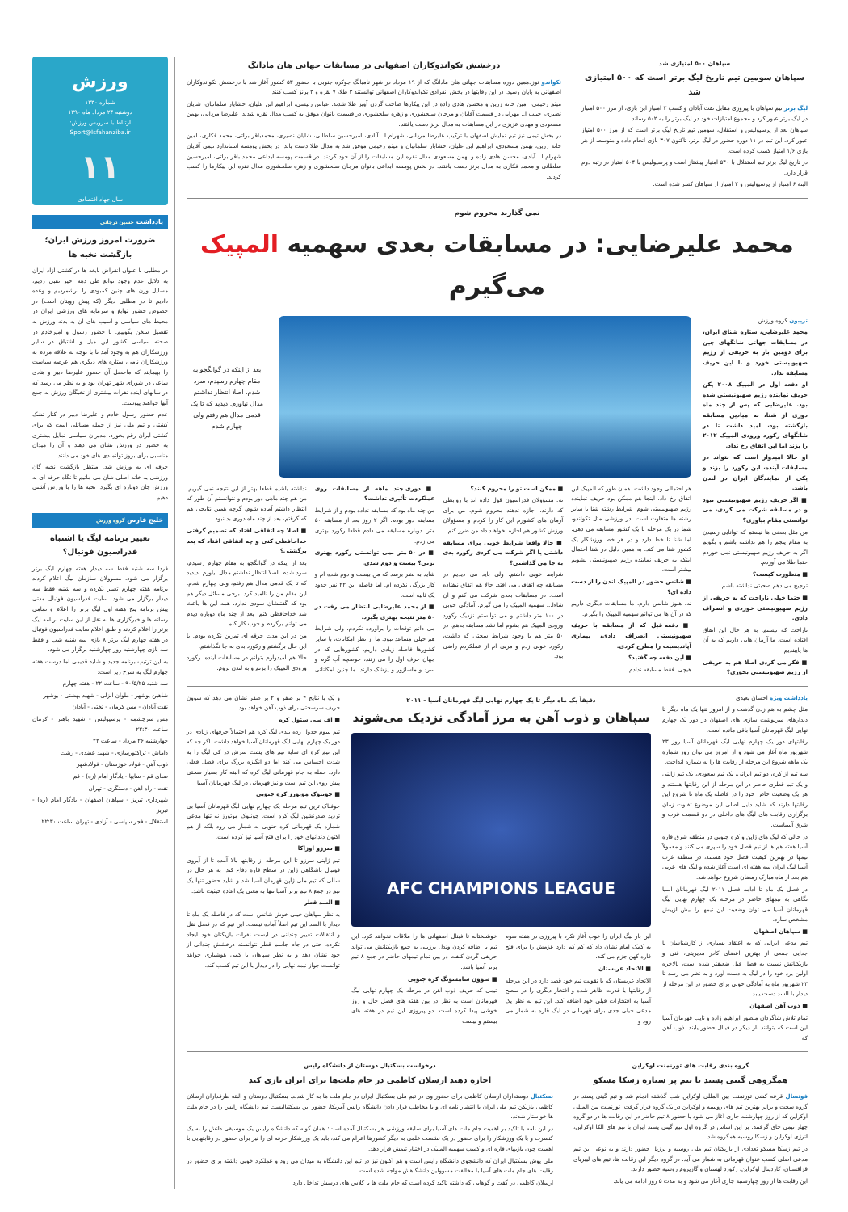سپاهان ۵۰۰ امتیازی شد
سپاهان سومین تیم تاریخ لیگ برتر است که ۵۰۰ امتیازی شد
لیگ برتر تیم سپاهان با پیروزی مقابل نفت آبادان و کسب ۳ امتیاز این بازی، از مرز ۵۰۰ امتیاز در لیگ برتر عبور کرد و مجموع امتیازات خود در لیگ برتر را به ۵۰۲ رساند.
سپاهان بعد از پرسپولیس و استقلال، سومین تیم تاریخ لیگ برتر است که از مرز ۵۰۰ امتیاز عبور کرد. این تیم در ۱۱ دوره حضور در لیگ برتر، تاکنون ۳۰۷ بازی انجام داده و متوسط از هر بازی ۱/۶ امتیاز کسب کرده است.
در تاریخ لیگ برتر تیم استقلال با ۵۴۰ امتیاز پیشتاز است و پرسپولیس با ۵۰۴ امتیاز در رتبه دوم قرار دارد.
البته ۶ امتیاز از پرسپولیس و ۳ امتیاز از سپاهان کسر شده است.
درخشش تکواندوکاران اصفهانی در مسابقات جهانی هان مادانگ
تکواندو نوزدهمین دوره مسابقات جهانی هان مادانگ که از ۱۹ مرداد در شهر نامیانگ جوکره جنوبی با حضور ۵۳ کشور آغاز شد با درخشش تکواندوکاران اصفهانی به پایان رسید. در این رقابتها در بخش انفرادی تکواندوکاران اصفهانی توانستند ۳ طلا، ۷ نقره و ۳ برنز کسب کنند.
میثم رحیمی، امین خانه زرین و محسن هادی زاده در این پیکارها صاحب گردن آویز طلا شدند. عباس رئیسی، ابراهیم ابن علیان، خشایار سلمانیان، شایان نصیری، حبیب ا.. مهرابی در قسمت آقایان و مرجان سلحشوری و زهره سلحشوری در قسمت بانوان موفق به کسب مدال نقره شدند. علیرضا مردانی، بهمن مسعودی و مهدی عزیزی در این مسابقات به مدال برنز دست یافتند.
در بخش تیمی نیز تیم نمایش اصفهان با ترکیب علیرضا مردانی، شهرام ا.. آبادی، امیرحسین سلطانی، شایان نصیری، محمدباقر براتی، محمد فکاری، امین خانه زرین، بهمن مسعودی، ابراهیم ابن علیان، خشایار سلمانیان و میثم رحیمی موفق شد به مدال طلا دست یابد. در بخش پومسه استاندارد تیمی آقایان شهرام ا.. آبادی، محسن هادی زاده و بهمن مسعودی مدال نقره این مسابقات را از آن خود کردند. در قسمت پومسه ابداعی محمد باقر براتی، امیرحسین سلطانی و محمد فکاری به مدال برنز دست یافتند. در بخش پومسه ابداعی بانوان مرجان سلحشوری و زهره سلحشوری مدال نقره این پیکارها را کسب کردند.
نمی گذارند محروم شوم
محمد علیرضایی: در مسابقات بعدی سهمیه المپیک می‌گیرم
تریبون گروه ورزش
محمد علیرضایی، ستاره شنای ایران، در مسابقات جهانی شانگهای چین برای دومین بار به حریفی از رژیم صهیونیستی خورد و با این حریف مسابقه نداد.
او دفعه اول در المپیک ۲۰۰۸ پکن حریف نماینده رژیم صهیونیستی شده بود. علیرضایی که پس از چند ماه دوری از شنا، به میادین مسابقه بازگشته بود، امید داشت تا در شانگهای رکورد ورودی المپیک ۲۰۱۲ را بزند اما این اتفاق رخ نداد.
او حالا امیدوار است که بتواند در مسابقات آینده، این رکورد را بزند و یکی از نمایندگان ایران در لندن باشد.
■ اگر حریف رژیم صهیونیستی نبود و در مسابقه شرکت می کردی، می توانستی مقام بیاوری؟
من مثل بعضی ها نیستم که توانایی رسیدن به مقام پنجم را هم نداشته باشم و بگویم اگر به حریف رژیم صهیونیستی نمی خوردم حتما طلا می آوردم.
■ منظورت کیست؟
ترجیح می دهم صحبتی نداشته باشم.
■ حتما خیلی ناراحت که به حریفی از رژیم صهیونیستی خوردی و انصراف دادی.
ناراحت که نیستم. به هر حال این اتفاق افتاده است. ما آرمان هایی داریم که به آن ها پایبندیم.
■ فکر می کردی اصلا هم به حریفی از رژیم صهیونیستی بخوری؟
بعد از اینکه در گوانگجو به مقام چهارم رسیدم، سرد شدم. اصلا انتظار نداشتم مدال نیاورم. دیدید که تا یک قدمی مدال هم رفتم ولی چهارم شدم
هر احتمالی وجود داشت. همان طور که المپیک این اتفاق رخ داد، اینجا هم ممکن بود حریف نماینده رژیم صهیونیستی شوم. شرایط رشته شنا با سایر رشته ها متفاوت است. در ورزشی مثل تکواندو، شما در یک مرحله با یک کشور مسابقه می دهی. اما شنا تا خط دارد و در هر خط ورزشکار یک کشور شنا می کند. به همین دلیل در شنا احتمال اینکه به حریف نماینده رژیم صهیونیستی بشویم بیشتر است.
■ شانس حضور در المپیک لندن را از دست داده ای؟
نه. هنوز شانس دارم. ما مسابقات دیگری داریم که در آن ها می توانم سهمیه المپیک را بگیرم.
■ دفعه قبل که از مسابقه با حریف صهیونیستی انصراف دادی، بیماری آپاندیسیت را مطرح کردی.
■ این دفعه چه گفتید؟
هیچی. فقط مسابقه ندادم.
■ ممکن است تو را محروم کنند؟
نه. مسؤولان فدراسیون قول داده اند با روابطی که دارند، اجازه ندهند محروم شوم. من برای آرمان های کشورم این کار را کردم و مسؤولان ورزش کشور هم اجازه نخواهند داد من ضرر کنم.
■ حالا واقعا شرایط خوبی برای مسابقه داشتی یا اگر شرکت می کردی رکورد بدی به جا می گذاشتی؟
شرایط خوبی داشتم. ولی باید می دیدیم در مسابقه چه اتفاقی می افتد. حالا هم اتفاق نیفتاده است. در مسابقات بعدی شرکت می کنم و ان شاءا... سهمیه المپیک را می گیرم. آمادگی خوبی در ۱۰۰ متر داشتم و می توانستم نزدیک رکورد ورودی المپیک هم بشوم اما نشد مسابقه بدهم. در ۵۰ متر هم با وجود شرایط سختی که داشت، رکورد خوبی زدم و مربی ام از عملکردم راضی بود.
■ دوری چند ماهه از مسابقات روی عملکردت تأثیری نداشت؟
من چند ماه بود که مسابقه نداده بودم و از شرایط مسابقه دور بودم. اگر ۲ روز بعد از مسابقه ۵۰ متر، دوباره مسابقه می دادم قطعا رکورد بهتری می زدم.
■ در ۵۰ متر نمی توانستی رکورد بهتری بزنی؟ بیست و دوم شدی.
شاید به نظر برسد که من بیست و دوم شده ام و کار بزرگی نکرده ام. اما فاصله این ۲۲ نفر حدود یک ثانیه است.
■ از محمد علیرضایی انتظار می رفت در ۵۰ متر نتیجه بهتری بگیرد.
می دانم توقعات را برآورده نکردم. ولی شرایط هم خیلی مساعد نبود. ما از نظر امکانات، با سایر کشورها فاصله زیادی داریم. کشورهایی که در جهان حرف اول را می زنند، حوضچه آب گرم و سرد و ماساژور و پزشک دارند. ما چنین امکاناتی نداشته باشیم قطعا بهتر از این نتیجه نمی گیریم. من هم چند ماهی دور بودم و نتوانستم آن طور که انتظار داشتم آماده شوم، گرچه همین نتایجی هم که گرفتم، بعد از چند ماه دوری بد نبود.
■ اصلا چه اتفاقی افتاد که تصمیم گرفتی خداحافظی کنی و چه اتفاقی افتاد که بعد برگشتی؟
بعد از اینکه در گوانگجو به مقام چهارم رسیدم، سرد شدم. اصلا انتظار نداشتم مدال نیاورم. دیدید که تا یک قدمی مدال هم رفتم، ولی چهارم شدم. این مقام من را ناامید کرد. برخی مسائل دیگر هم بود که گفتنشان سودی ندارد. همه این ها باعث شد خداحافظی کنم. بعد از چند ماه دوباره دیدم می توانم برگردم و خوب کار کنم.
من در این مدت حرفه ای تمرین نکرده بودم. با این حال برگشتم و رکورد بدی به جا نگذاشتم.
حالا هم امیدوارم بتوانم در مسابقات آینده، رکورد ورودی المپیک را بزنم و به لندن بروم.
یادداشت ویژه احسان بعیدی
مثل چشم به هم زدن گذشت و از امروز تنها یک ماه دیگر تا دیدارهای سرنوشت سازی های اصفهان در دور یک چهارم نهایی لیگ قهرمانان آسیا باقی مانده است.
رقابتهای دور یک چهارم نهایی لیگ قهرمانان آسیا روز ۲۳ شهریور ماه آغاز می شود و از امروز می توان روز شماره یک ماهه شروع این مرحله از رقابت ها را به شماره انداخت.
سه تیم از کره، دو تیم ایرانی، یک تیم سعودی، یک تیم ژاپنی و یک تیم قطری حاضر در این مرحله از این رقابتها هستند و هر یک وضعیت خاص خود را در فاصله یک ماه تا شروع این رقابتها دارند که شاید دلیل اصلی این موضوع تفاوت زمان برگزاری رقابت های لیگ های داخلی در دو قسمت غرب و شرق آسیاست.
در حالی که لیگ های ژاپن و کره جنوبی در منطقه شرق قاره آسیا هفته هم ها از نیم فصل خود را سپری می کنند و معمولاً تیمها در بهترین کیفیت فصل خود هستند، در منطقه غرب آسیا لیگ ایران سه هفته ای است آغاز شده و لیگ های عربی هم بعد از ماه مبارک رمضان شروع خواهد شد.
در فصل یک ماه تا ادامه فصل ۲۰۱۱ لیگ قهرمانان آسیا نگاهی به تیمهای حاضر در مرحله یک چهارم نهایی لیگ قهرمانان آسیا می توان وضعیت این تیمها را بیش ازپیش مشخص سازد.
■ سپاهان اصفهان
تیم مدعی ایرانی که به اعتقاد بسیاری از کارشناسان با جدایی جمعی از بهترین اعضای کادر مدیریتی، فنی و بازیکنانش نسبت به فصل قبل ضعیفتر شده است، بالاخره اولین برد خود را در لیگ به دست آورد و به نظر می رسد تا ۲۳ شهریور ماه به آمادگی خوبی برای حضور در این مرحله از دیدار با السد دست یابد.
■ ذوب آهن اصفهان
تمام تلاش شاگردان منصور ابراهیم زاده و نایب قهرمان آسیا این است که بتوانند بار دیگر در فینال حضور یابند. ذوب آهن که
دقیقاً یک ماه دیگر تا یک چهارم نهایی لیگ قهرمانان آسیا - ۲۰۱۱
سپاهان و ذوب آهن به مرز آمادگی نزدیک می‌شوند
AFC CHAMPIONS LEAGUE
این بار لیگ ایران را خوب آغاز نکرد با پیروزی در هفته سوم به کمک امام نشان داد که کم کم دارد عزمش را برای فتح قاره کهن جزم می کند.
■ الاتحاد عربستان
الاتحاد عربستان که با تقویت تیم خود قصد دارد در این مرحله از رقابتها با قدرت ظاهر شده و افتخار دیگری را در سطح آسیا به افتخارات قبلی خود اضافه کند. این تیم به نظر یک مدعی خیلی جدی برای قهرمانی در لیگ قاره به شمار می رود و
خوشبختانه تا فینال اصفهانی ها را ملاقات نخواهد کرد. این تیم با اضافه کردن وندل برزیلی به جمع بازیکنانش می تواند حریفی گردن کلفت در بین تمام تیمهای حاضر در جمع ۸ تیم برتر آسیا باشد.
■ سوون سامسونگ کره جنوبی
تیمی که حریف ذوب آهن در مرحله یک چهارم نهایی لیگ قهرمانان است به نظر در بین هفته های فصل حال و روز خوشی پیدا کرده است. دو پیروزی این تیم در هفته های بیستم و بیست
و یک با نتایج ۴ بر صفر و ۲ بر صفر نشان می دهد که سوون حریف سرسختی برای ذوب آهن خواهد بود.
■ اف سی سئول کره
تیم سوم جدول رده بندی لیگ کره هم احتمالاً حرفهای زیادی در دور یک چهارم نهایی لیگ قهرمانان آسیا خواهد داشت. اگر چه که این تیم کره ای سایه تیم های پشت سرش در کی لیگ را به شدت احساس می کند اما دو انگیزه بزرگ برای فصل فعلی دارد. حمله به جام قهرمانی لیگ کره که البته کار بسیار سختی پیش روی این تیم است و نیز قهرمانی در لیگ قهرمانان آسیا
■ جونبوک موتورز کره جنوبی
خوفناک ترین تیم مرحله یک چهارم نهایی لیگ قهرمانان آسیا بی تردید صدرنشین لیگ کره است. جونبوک موتورز نه تنها مدعی شماره یک قهرمانی کره جنوبی به شمار می رود بلکه از هم اکنون دندانهای خود را برای فتح آسیا تیز کرده است.
■ سرزو اوزاکا
تیم ژاپنی سرزو تا این مرحله از رقابتها بالا آمده تا از آبروی فوتبال باشگاهی ژاپن در سطح قاره دفاع کند. به هر حال در سالی که تیم ملی ژاپن قهرمان آسیا شد و شاید حضور تنها یک تیم در جمع ۸ تیم برتر آسیا تنها به معنی یک اعاده حیثیت باشد.
■ السد قطر
به نظر سپاهان خیلی خوش شانس است که در فاصله یک ماه تا دیدار با السد این تیم اصلاً آماده نیست. این تیم که در فصل نقل و انتقالات تغییر چندانی در لیست نفرات بازیکنان خود ایجاد نکرده، حتی در جام جاسم قطر نتوانسته درخشش چندانی از خود نشان دهد و به نظر سپاهان با کمی هوشیاری خواهد توانست جواز نیمه نهایی را در دیدار با این تیم کسب کند.
گروه بندی رقابت های تورنمنت اوکراین
همگروهی گیتی پسند با تیم پر ستاره زسکا مسکو
فوتسال قرعه کشی تورنمنت بین المللی اوکراین شب گذشته انجام شد و تیم گیتی پسند در گروه سخت و برابر بهترین تیم های روسیه و اوکراین در یک گروه قرار گرفت. تورنمنت بین المللی اوکراین که از روز چهارشنبه جاری آغاز می شود با حضور ۸ تیم حاضر در این رقابت ها در دو گروه چهار تیمی جای گرفتند. بر این اساس در گروه اول تیم گیتی پسند ایران با تیم های الکا اوکراین، انرژی اوکراین و زسکا روسیه همگروه شد.
در تیم زسکا مسکو تعدادی از بازیکنان تیم ملی روسیه و برزیل حضور دارند و به نوعی این تیم مدعی اصلی کسب عنوان قهرمانی به شمار می آید. در گروه دیگر این رقابت ها، تیم های لیبریای قزاقستان، کاردینال اوکراین، رکورد لهستان و گازپروم روسیه حضور دارند.
این رقابت ها از روز چهارشنبه جاری آغاز می شود و به مدت ۵ روز ادامه می یابد.
درخواست بسکتبال دوستان از دانشگاه رایس
اجازه دهید ارسلان کاظمی در جام ملت‌ها برای ایران بازی کند
بسکتبال دوستداران ارسلان کاظمی برای حضور وی در تیم ملی بسکتبال ایران در جام ملت ها به کار شدند. بسکتبال دوستان و البته طرفداران ارسلان کاظمی بازیکن تیم ملی ایران با انتشار نامه ای و با مخاطب قرار دادن دانشگاه رایس آمریکا، حضور این بسکتبالیست تیم دانشگاه رایس را در جام ملت ها خواستار شدند.
در این نامه با تاکید بر اهمیت جام ملت های آسیا برای سابقه ورزشی هر بسکتبال آمده است: همان گونه که دانشگاه رایس یک موسیقی دانش را به یک کنسرت و یا یک ورزشکار را برای حضور در یک نشست علمی به دیگر کشورها اعزام می کند، باید یک ورزشکار حرفه ای را نیز برای حضور در رقابتهایی با اهمیت چون بازیهای قاره ای و کسب سهمیه المپیک در اختیار تیمش قرار دهد.
ملی پوش بسکتبال ایران که دانشجوی دانشگاه رایس است و هم اکنون نیز در تیم این دانشگاه به میدان می رود و عملکرد خوبی داشته برای حضور در رقابت های جام ملت های آسیا با مخالفت مسوولین دانشگاهش مواجه شده است.
ارسلان کاظمی در گفت و گوهایی که داشته تاکید کرده است که جام ملت ها با کلاس های درسش تداخل دارد.
ورزش
شماره ۱۳۳۰
دوشنبه ۲۴ مرداد ماه ۱۳۹۰
ارتباط با سرویس ورزش:
Sport@Isfahanziba.ir
۱۱
سال جهاد اقتصادی
یادداشت حسین درچاتی
ضرورت امروز ورزش ایران؛ بازگشت نخبه ها
در مطلبی با عنوان انقراض نابغه ها در کشتی آزاد ایران به دلایل عدم وجود نوابغ طی دهه اخیر نقبی زدیم، مسایل وزن های چنین کمبودی را برشمردیم و وعده دادیم تا در مطلبی دیگر (که پیش رویتان است) در خصوص حضور نوابغ و سرمایه های ورزشی ایران در محیط های سیاسی و آسیب های آن به بدنه ورزش به تفصیل سخن بگوییم. با حضور رسول و امیرخادم در صحنه سیاسی کشور این میل و اشتیاق در سایر ورزشکاران هم به وجود آمد تا با توجه به علاقه مردم به ورزشکاران نامی، ستاره های دیگری هم عرصه سیاست را بپیمایند که ماحصل آن حضور علیرضا دبیر و هادی ساعی در شورای شهر تهران بود و به نظر می رسد که در سالهای آینده نفرات بیشتری از نخبگان ورزش به جمع آنها خواهند پیوست.
عدم حضور رسول خادم و علیرضا دبیر در کنار تشک کشتی و تیم ملی نیز از جمله مسائلی است که برای کشتی ایران رقم بخورد. مدیران سیاسی تمایل بیشتری به حضور در ورزش نشان می دهند و آن را میدان مناسبی برای بروز توانمندی های خود می دانند.
حرفه ای به ورزش شد. منتظر بازگشت نخبه گان ورزشی به خانه اصلی شان می مانیم تا نگاه حرفه ای به ورزش جان دوباره ای بگیرد. نخبه ها را با ورزش آشتی دهیم.
خلیج فارس گروه ورزش
تغییر برنامه لیگ یا اشتباه فدراسیون فوتبال؟
فردا سه شنبه فقط سه دیدار هفته چهارم لیگ برتر برگزار می شود. مسوولان سازمان لیگ اعلام کردند برنامه هفته چهارم تغییر نکرده و سه شنبه فقط سه دیدار برگزار می شود. سایت فدراسیون فوتبال مدتی پیش برنامه پنج هفته اول لیگ برتر را اعلام و تمامی رسانه ها و خبرگزاری ها به نقل از این سایت برنامه لیگ برتر را اعلام کردند و طبق اعلام سایت فدراسیون فوتبال در هفته چهارم لیگ برتر ۸ بازی سه شنبه شب و فقط سه بازی چهارشنبه روز چهارشنبه برگزار می شود.
به این ترتیب برنامه جدید و شاید قدیمی اما درست هفته چهارم لیگ به شرح زیر است:
سه شنبه ۹۰/۵/۲۵ - ساعت ۲۲ - هفته چهارم
شاهین بوشهر - ملوان انزلی - شهید بهشتی - بوشهر
نفت آبادان - مس کرمان - تختی - آبادان
مس سرچشمه - پرسپولیس - شهید باهنر - کرمان ساعت ۲۲:۳۰
چهارشنبه ۲۶ مرداد - ساعت ۲۲
داماش - تراکتورسازی - شهید عضدی - رشت
ذوب آهن - فولاد خوزستان - فولادشهر
صبای قم - سایپا - یادگار امام (ره) - قم
نفت - راه آهن - دستگری - تهران
شهرداری تبریز - سپاهان اصفهان - یادگار امام (ره) - تبریز
استقلال - فجر سپاسی - آزادی - تهران ساعت ۲۲:۳۰